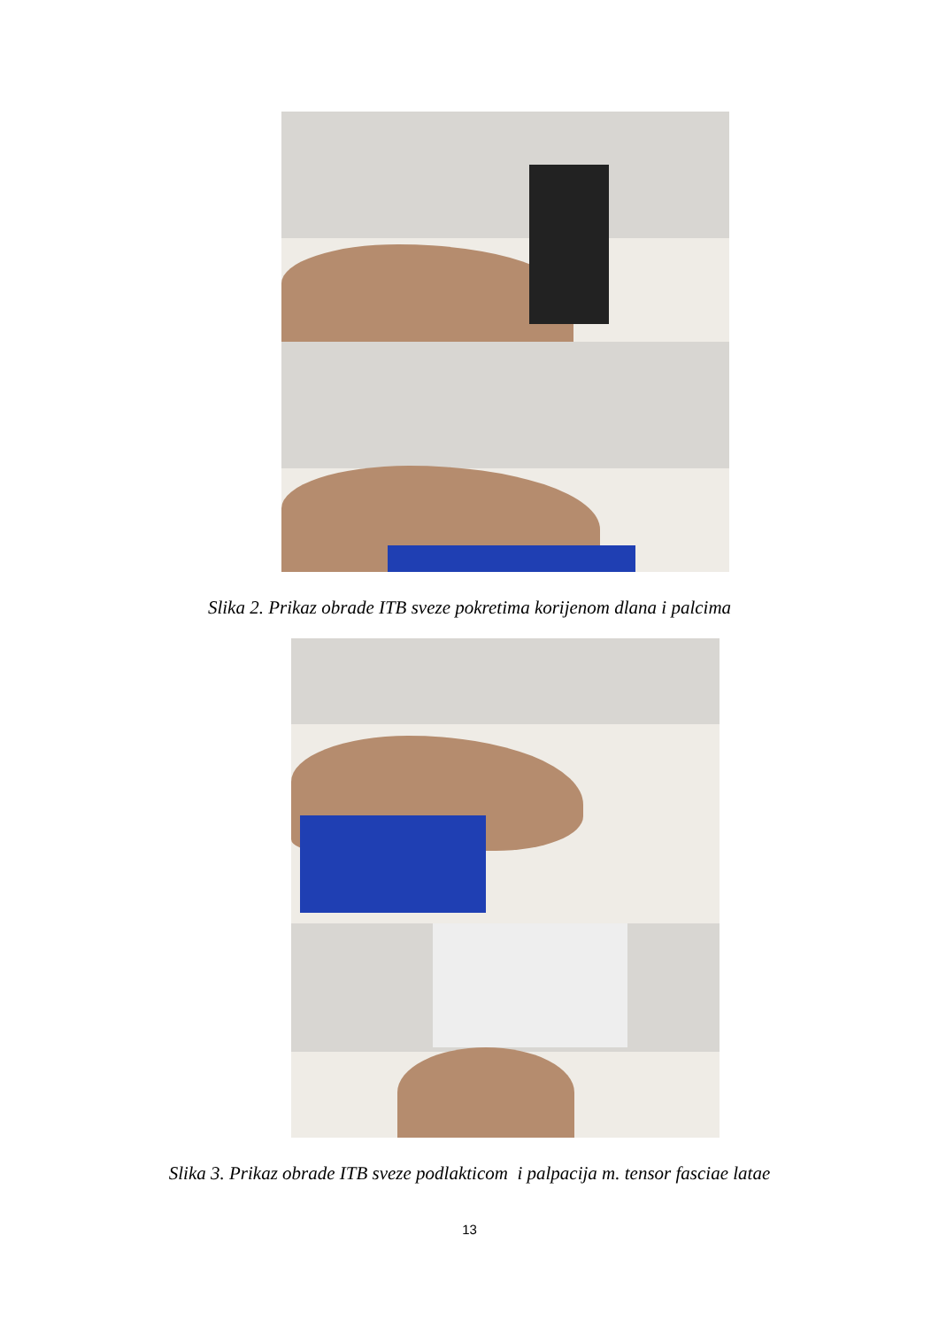Slika 2. Prikaz obrade ITB sveze pokretima korijenom dlana i palcima
Slika 3. Prikaz obrade ITB sveze podlakticom i palpacija m. tensor fasciae latae
13